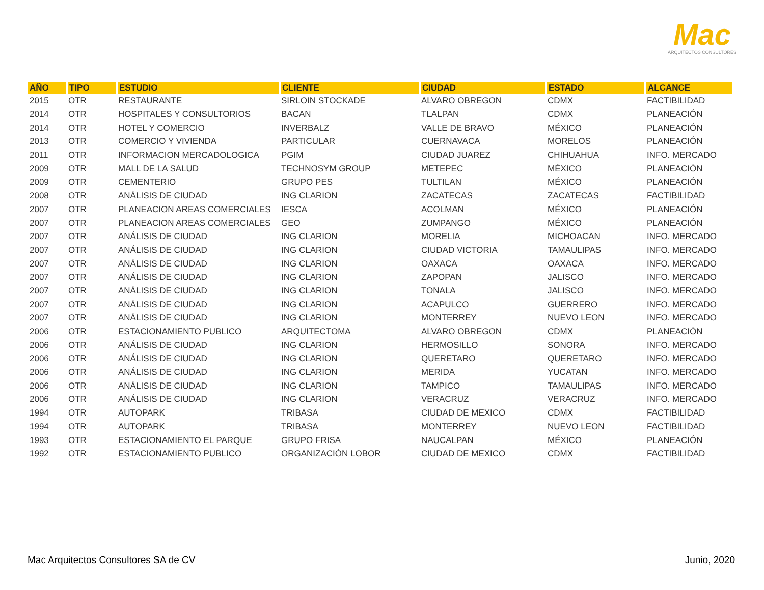Mac
ARQUITECTOS CONSULTORES
| AÑO | TIPO | ESTUDIO | CLIENTE | CIUDAD | ESTADO | ALCANCE |
| --- | --- | --- | --- | --- | --- | --- |
| 2015 | OTR | RESTAURANTE | SIRLOIN STOCKADE | ALVARO OBREGON | CDMX | FACTIBILIDAD |
| 2014 | OTR | HOSPITALES Y CONSULTORIOS | BACAN | TLALPAN | CDMX | PLANEACIÓN |
| 2014 | OTR | HOTEL Y COMERCIO | INVERBALZ | VALLE DE BRAVO | MÉXICO | PLANEACIÓN |
| 2013 | OTR | COMERCIO Y VIVIENDA | PARTICULAR | CUERNAVACA | MORELOS | PLANEACIÓN |
| 2011 | OTR | INFORMACION MERCADOLOGICA | PGIM | CIUDAD JUAREZ | CHIHUAHUA | INFO. MERCADO |
| 2009 | OTR | MALL DE LA SALUD | TECHNOSYM GROUP | METEPEC | MÉXICO | PLANEACIÓN |
| 2009 | OTR | CEMENTERIO | GRUPO PES | TULTILAN | MÉXICO | PLANEACIÓN |
| 2008 | OTR | ANÁLISIS DE CIUDAD | ING CLARION | ZACATECAS | ZACATECAS | FACTIBILIDAD |
| 2007 | OTR | PLANEACION AREAS COMERCIALES | IESCA | ACOLMAN | MÉXICO | PLANEACIÓN |
| 2007 | OTR | PLANEACION AREAS COMERCIALES | GEO | ZUMPANGO | MÉXICO | PLANEACIÓN |
| 2007 | OTR | ANÁLISIS DE CIUDAD | ING CLARION | MORELIA | MICHOACAN | INFO. MERCADO |
| 2007 | OTR | ANÁLISIS DE CIUDAD | ING CLARION | CIUDAD VICTORIA | TAMAULIPAS | INFO. MERCADO |
| 2007 | OTR | ANÁLISIS DE CIUDAD | ING CLARION | OAXACA | OAXACA | INFO. MERCADO |
| 2007 | OTR | ANÁLISIS DE CIUDAD | ING CLARION | ZAPOPAN | JALISCO | INFO. MERCADO |
| 2007 | OTR | ANÁLISIS DE CIUDAD | ING CLARION | TONALA | JALISCO | INFO. MERCADO |
| 2007 | OTR | ANÁLISIS DE CIUDAD | ING CLARION | ACAPULCO | GUERRERO | INFO. MERCADO |
| 2007 | OTR | ANÁLISIS DE CIUDAD | ING CLARION | MONTERREY | NUEVO LEON | INFO. MERCADO |
| 2006 | OTR | ESTACIONAMIENTO PUBLICO | ARQUITECTOMA | ALVARO OBREGON | CDMX | PLANEACIÓN |
| 2006 | OTR | ANÁLISIS DE CIUDAD | ING CLARION | HERMOSILLO | SONORA | INFO. MERCADO |
| 2006 | OTR | ANÁLISIS DE CIUDAD | ING CLARION | QUERETARO | QUERETARO | INFO. MERCADO |
| 2006 | OTR | ANÁLISIS DE CIUDAD | ING CLARION | MERIDA | YUCATAN | INFO. MERCADO |
| 2006 | OTR | ANÁLISIS DE CIUDAD | ING CLARION | TAMPICO | TAMAULIPAS | INFO. MERCADO |
| 2006 | OTR | ANÁLISIS DE CIUDAD | ING CLARION | VERACRUZ | VERACRUZ | INFO. MERCADO |
| 1994 | OTR | AUTOPARK | TRIBASA | CIUDAD DE MEXICO | CDMX | FACTIBILIDAD |
| 1994 | OTR | AUTOPARK | TRIBASA | MONTERREY | NUEVO LEON | FACTIBILIDAD |
| 1993 | OTR | ESTACIONAMIENTO EL PARQUE | GRUPO FRISA | NAUCALPAN | MÉXICO | PLANEACIÓN |
| 1992 | OTR | ESTACIONAMIENTO PUBLICO | ORGANIZACIÓN LOBOR | CIUDAD DE MEXICO | CDMX | FACTIBILIDAD |
Mac Arquitectos Consultores SA de CV
Junio, 2020